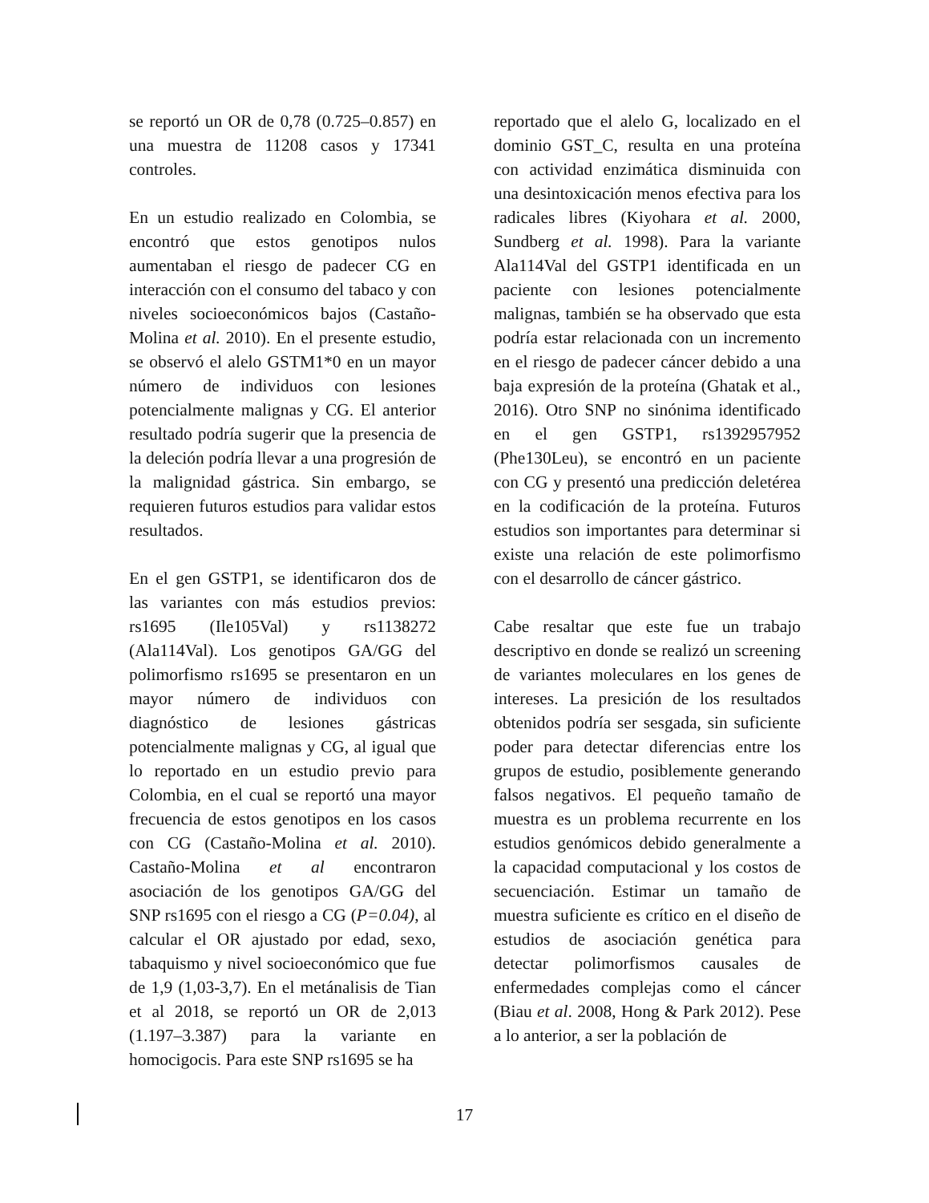se reportó un OR de 0,78 (0.725–0.857) en una muestra de 11208 casos y 17341 controles.
En un estudio realizado en Colombia, se encontró que estos genotipos nulos aumentaban el riesgo de padecer CG en interacción con el consumo del tabaco y con niveles socioeconómicos bajos (Castaño-Molina et al. 2010). En el presente estudio, se observó el alelo GSTM1*0 en un mayor número de individuos con lesiones potencialmente malignas y CG. El anterior resultado podría sugerir que la presencia de la deleción podría llevar a una progresión de la malignidad gástrica. Sin embargo, se requieren futuros estudios para validar estos resultados.
En el gen GSTP1, se identificaron dos de las variantes con más estudios previos: rs1695 (Ile105Val) y rs1138272 (Ala114Val). Los genotipos GA/GG del polimorfismo rs1695 se presentaron en un mayor número de individuos con diagnóstico de lesiones gástricas potencialmente malignas y CG, al igual que lo reportado en un estudio previo para Colombia, en el cual se reportó una mayor frecuencia de estos genotipos en los casos con CG (Castaño-Molina et al. 2010). Castaño-Molina et al encontraron asociación de los genotipos GA/GG del SNP rs1695 con el riesgo a CG (P=0.04), al calcular el OR ajustado por edad, sexo, tabaquismo y nivel socioeconómico que fue de 1,9 (1,03-3,7). En el metánalisis de Tian et al 2018, se reportó un OR de 2,013 (1.197–3.387) para la variante en homocigocis. Para este SNP rs1695 se ha
reportado que el alelo G, localizado en el dominio GST_C, resulta en una proteína con actividad enzimática disminuida con una desintoxicación menos efectiva para los radicales libres (Kiyohara et al. 2000, Sundberg et al. 1998). Para la variante Ala114Val del GSTP1 identificada en un paciente con lesiones potencialmente malignas, también se ha observado que esta podría estar relacionada con un incremento en el riesgo de padecer cáncer debido a una baja expresión de la proteína (Ghatak et al., 2016). Otro SNP no sinónima identificado en el gen GSTP1, rs1392957952 (Phe130Leu), se encontró en un paciente con CG y presentó una predicción deletérea en la codificación de la proteína. Futuros estudios son importantes para determinar si existe una relación de este polimorfismo con el desarrollo de cáncer gástrico.
Cabe resaltar que este fue un trabajo descriptivo en donde se realizó un screening de variantes moleculares en los genes de intereses. La presición de los resultados obtenidos podría ser sesgada, sin suficiente poder para detectar diferencias entre los grupos de estudio, posiblemente generando falsos negativos. El pequeño tamaño de muestra es un problema recurrente en los estudios genómicos debido generalmente a la capacidad computacional y los costos de secuenciación. Estimar un tamaño de muestra suficiente es crítico en el diseño de estudios de asociación genética para detectar polimorfismos causales de enfermedades complejas como el cáncer (Biau et al. 2008, Hong & Park 2012). Pese a lo anterior, a ser la población de
17